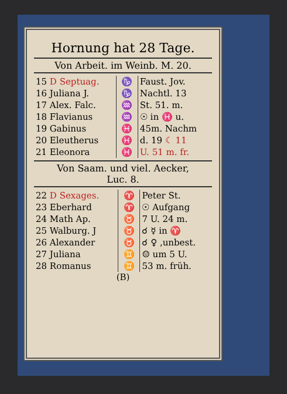Hornung hat 28 Tage.
Von Arbeit. im Weinb. M. 20.
| 15 D Septuag. | ♑ | Faust. Jov. |
| 16 Juliana J. | ♑ | Nachtl. 13 |
| 17 Alex. Falc. | ♒ | St. 51. m. |
| 18 Flavianus | ♒ | ☉ in ♓ u. |
| 19 Gabinus | ♓ | 45m. Nachm |
| 20 Eleutherus | ♓ | d. 19 ☾ 11 |
| 21 Eleonora | ♓ | U. 51 m. fr. |
Von Saam. und viel. Aecker,
Luc. 8.
| 22 D Sexages. | ♈ | Peter St. |
| 23 Eberhard | ♈ | ☉ Aufgang |
| 24 Math Ap. | ♉ | 7 U. 24 m. |
| 25 Walburg. J | ♉ | ☌ ☿ in ♈ |
| 26 Alexander | ♉ | ☌ ♀ ,unbest. |
| 27 Juliana | ♊ | ☺ um 5 U. |
| 28 Romanus | ♊ | 53 m. früh. |
(B)